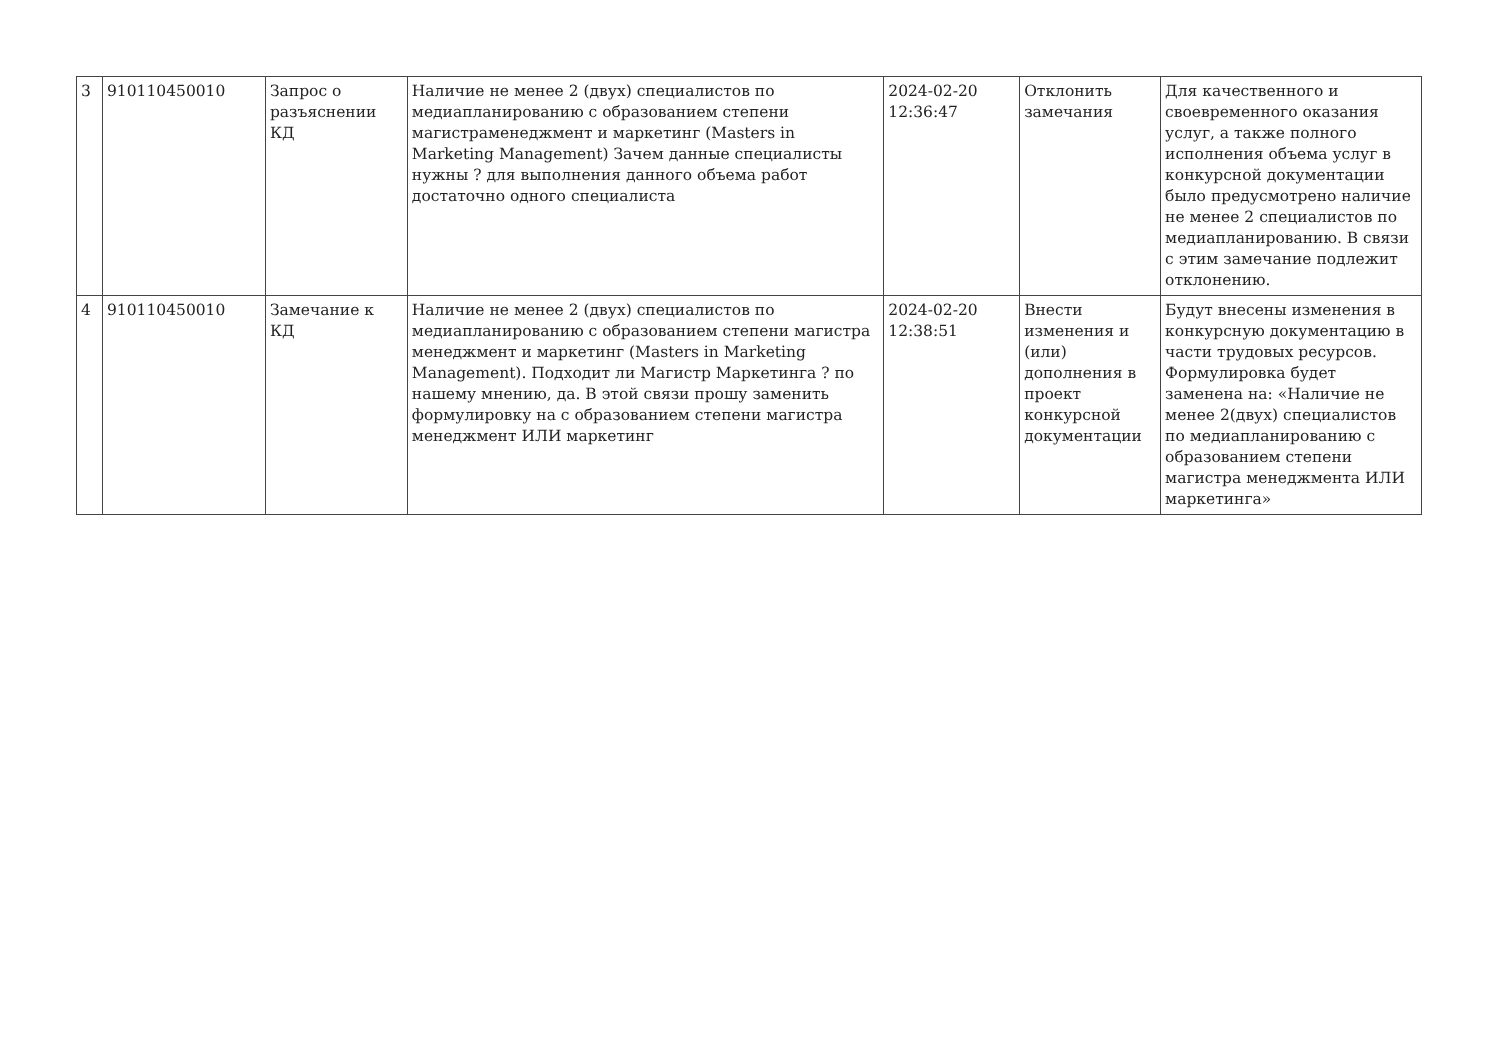| 3 | 910110450010 | Запрос о разъяснении КД | Наличие не менее 2 (двух) специалистов по медиапланированию с образованием степени магистраменеджмент и маркетинг (Masters in Marketing Management) Зачем данные специалисты нужны ? для выполнения данного объема работ достаточно одного специалиста | 2024-02-20 12:36:47 | Отклонить замечания | Для качественного и своевременного оказания услуг, а также полного исполнения объема услуг в конкурсной документации было предусмотрено наличие не менее 2 специалистов по медиапланированию. В связи с этим замечание подлежит отклонению. |
| 4 | 910110450010 | Замечание к КД | Наличие не менее 2 (двух) специалистов по медиапланированию с образованием степени магистра менеджмент и маркетинг (Masters in Marketing Management). Подходит ли Магистр Маркетинга ? по нашему мнению, да. В этой связи прошу заменить формулировку на с образованием степени магистра менеджмент ИЛИ маркетинг | 2024-02-20 12:38:51 | Внести изменения и (или) дополнения в проект конкурсной документации | Будут внесены изменения в конкурсную документацию в части трудовых ресурсов. Формулировка будет заменена на: «Наличие не менее 2(двух) специалистов по медиапланированию с образованием степени магистра менеджмента ИЛИ маркетинга» |